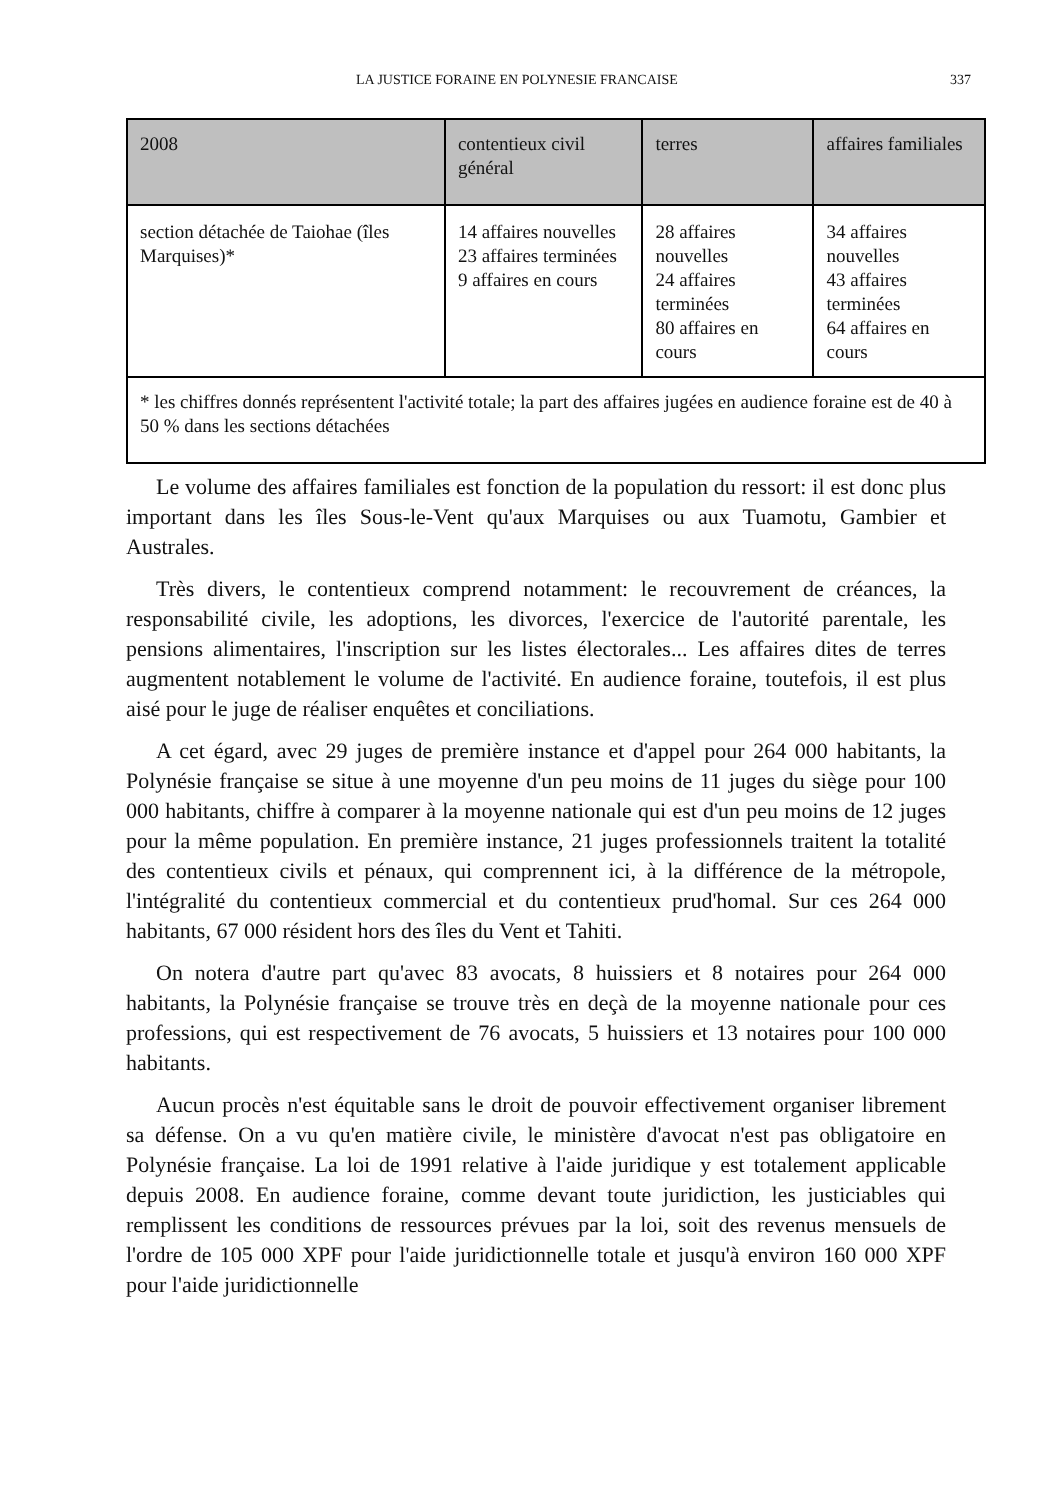LA JUSTICE FORAINE EN POLYNESIE FRANCAISE 337
| 2008 | contentieux civil général | terres | affaires familiales |
| --- | --- | --- | --- |
| section détachée de Taiohae (îles Marquises)* | 14 affaires nouvelles 23 affaires terminées 9 affaires en cours | 28 affaires nouvelles 24 affaires terminées 80 affaires en cours | 34 affaires nouvelles 43 affaires terminées 64 affaires en cours |
| * les chiffres donnés représentent l'activité totale; la part des affaires jugées en audience foraine est de 40 à 50 % dans les sections détachées | | | |
Le volume des affaires familiales est fonction de la population du ressort: il est donc plus important dans les îles Sous-le-Vent qu'aux Marquises ou aux Tuamotu, Gambier et Australes.
Très divers, le contentieux comprend notamment: le recouvrement de créances, la responsabilité civile, les adoptions, les divorces, l'exercice de l'autorité parentale, les pensions alimentaires, l'inscription sur les listes électorales... Les affaires dites de terres augmentent notablement le volume de l'activité. En audience foraine, toutefois, il est plus aisé pour le juge de réaliser enquêtes et conciliations.
A cet égard, avec 29 juges de première instance et d'appel pour 264 000 habitants, la Polynésie française se situe à une moyenne d'un peu moins de 11 juges du siège pour 100 000 habitants, chiffre à comparer à la moyenne nationale qui est d'un peu moins de 12 juges pour la même population. En première instance, 21 juges professionnels traitent la totalité des contentieux civils et pénaux, qui comprennent ici, à la différence de la métropole, l'intégralité du contentieux commercial et du contentieux prud'homal. Sur ces 264 000 habitants, 67 000 résident hors des îles du Vent et Tahiti.
On notera d'autre part qu'avec 83 avocats, 8 huissiers et 8 notaires pour 264 000 habitants, la Polynésie française se trouve très en deçà de la moyenne nationale pour ces professions, qui est respectivement de 76 avocats, 5 huissiers et 13 notaires pour 100 000 habitants.
Aucun procès n'est équitable sans le droit de pouvoir effectivement organiser librement sa défense. On a vu qu'en matière civile, le ministère d'avocat n'est pas obligatoire en Polynésie française. La loi de 1991 relative à l'aide juridique y est totalement applicable depuis 2008. En audience foraine, comme devant toute juridiction, les justiciables qui remplissent les conditions de ressources prévues par la loi, soit des revenus mensuels de l'ordre de 105 000 XPF pour l'aide juridictionnelle totale et jusqu'à environ 160 000 XPF pour l'aide juridictionnelle